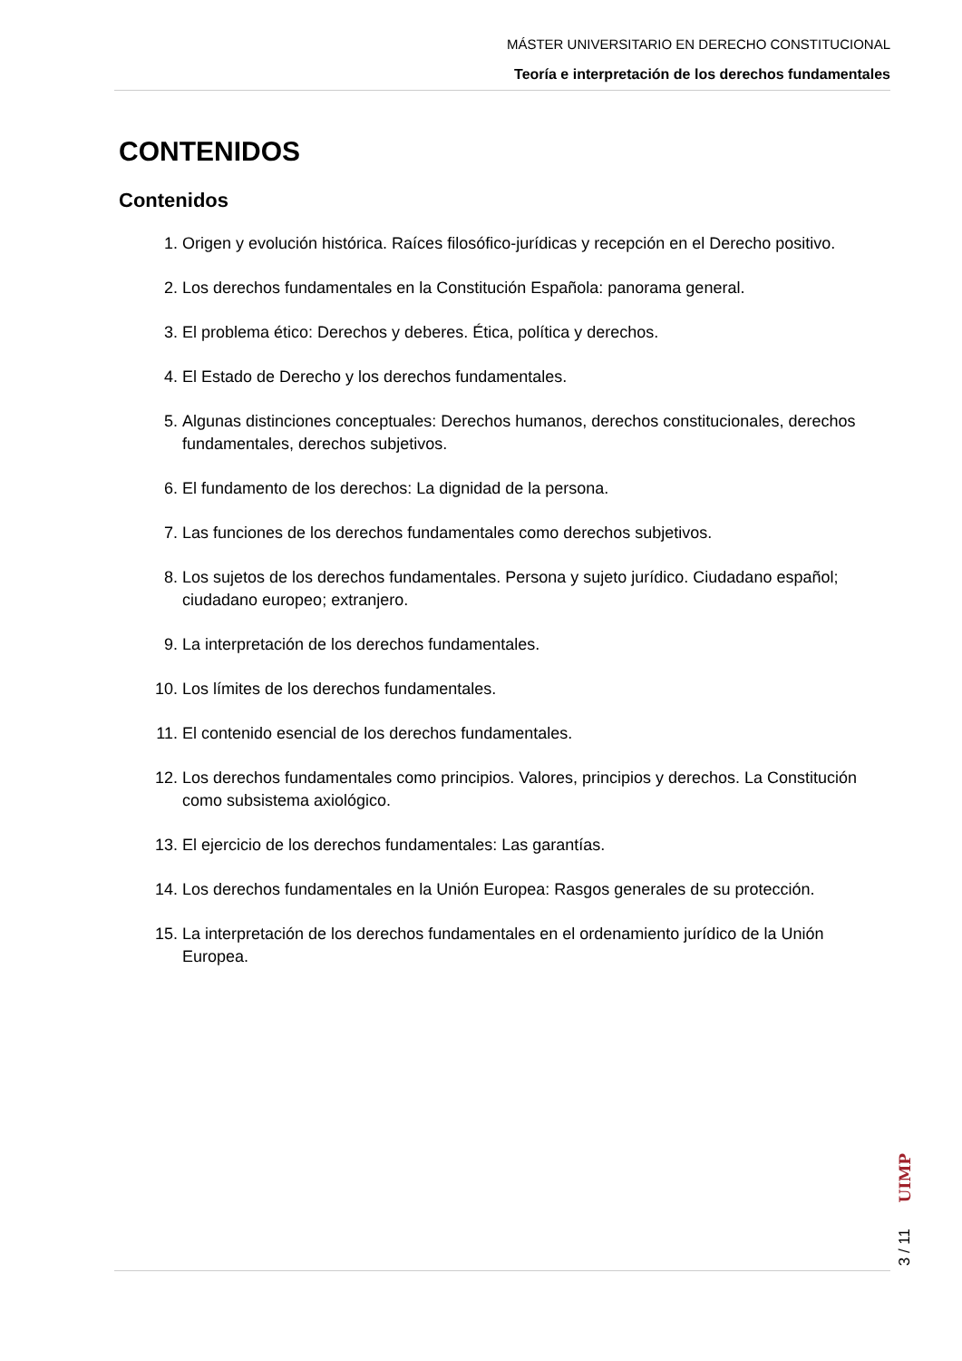MÁSTER UNIVERSITARIO EN DERECHO CONSTITUCIONAL
Teoría e interpretación de los derechos fundamentales
CONTENIDOS
Contenidos
1. Origen y evolución histórica. Raíces filosófico-jurídicas y recepción en el Derecho positivo.
2. Los derechos fundamentales en la Constitución Española: panorama general.
3. El problema ético: Derechos y deberes. Ética, política y derechos.
4. El Estado de Derecho y los derechos fundamentales.
5. Algunas distinciones conceptuales: Derechos humanos, derechos constitucionales, derechos fundamentales, derechos subjetivos.
6. El fundamento de los derechos: La dignidad de la persona.
7. Las funciones de los derechos fundamentales como derechos subjetivos.
8. Los sujetos de los derechos fundamentales. Persona y sujeto jurídico. Ciudadano español; ciudadano europeo; extranjero.
9. La interpretación de los derechos fundamentales.
10. Los límites de los derechos fundamentales.
11. El contenido esencial de los derechos fundamentales.
12. Los derechos fundamentales como principios. Valores, principios y derechos. La Constitución como subsistema axiológico.
13. El ejercicio de los derechos fundamentales: Las garantías.
14. Los derechos fundamentales en la Unión Europea: Rasgos generales de su protección.
15. La interpretación de los derechos fundamentales en el ordenamiento jurídico de la Unión Europea.
3 / 11
UIMP